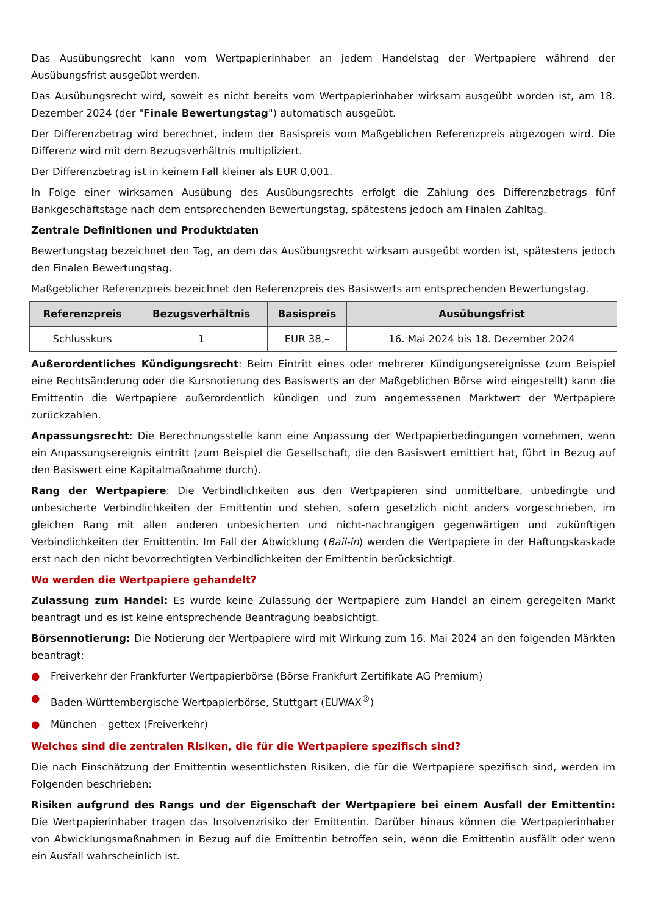Das Ausübungsrecht kann vom Wertpapierinhaber an jedem Handelstag der Wertpapiere während der Ausübungsfrist ausgeübt werden.
Das Ausübungsrecht wird, soweit es nicht bereits vom Wertpapierinhaber wirksam ausgeübt worden ist, am 18. Dezember 2024 (der "Finale Bewertungstag") automatisch ausgeübt.
Der Differenzbetrag wird berechnet, indem der Basispreis vom Maßgeblichen Referenzpreis abgezogen wird. Die Differenz wird mit dem Bezugsverhältnis multipliziert.
Der Differenzbetrag ist in keinem Fall kleiner als EUR 0,001.
In Folge einer wirksamen Ausübung des Ausübungsrechts erfolgt die Zahlung des Differenzbetrags fünf Bankgeschäftstage nach dem entsprechenden Bewertungstag, spätestens jedoch am Finalen Zahltag.
Zentrale Definitionen und Produktdaten
Bewertungstag bezeichnet den Tag, an dem das Ausübungsrecht wirksam ausgeübt worden ist, spätestens jedoch den Finalen Bewertungstag.
Maßgeblicher Referenzpreis bezeichnet den Referenzpreis des Basiswerts am entsprechenden Bewertungstag.
| Referenzpreis | Bezugsverhältnis | Basispreis | Ausübungsfrist |
| --- | --- | --- | --- |
| Schlusskurs | 1 | EUR 38,– | 16. Mai 2024 bis 18. Dezember 2024 |
Außerordentliches Kündigungsrecht: Beim Eintritt eines oder mehrerer Kündigungsereignisse (zum Beispiel eine Rechtsänderung oder die Kursnotierung des Basiswerts an der Maßgeblichen Börse wird eingestellt) kann die Emittentin die Wertpapiere außerordentlich kündigen und zum angemessenen Marktwert der Wertpapiere zurückzahlen.
Anpassungsrecht: Die Berechnungsstelle kann eine Anpassung der Wertpapierbedingungen vornehmen, wenn ein Anpassungsereignis eintritt (zum Beispiel die Gesellschaft, die den Basiswert emittiert hat, führt in Bezug auf den Basiswert eine Kapitalmaßnahme durch).
Rang der Wertpapiere: Die Verbindlichkeiten aus den Wertpapieren sind unmittelbare, unbedingte und unbesicherte Verbindlichkeiten der Emittentin und stehen, sofern gesetzlich nicht anders vorgeschrieben, im gleichen Rang mit allen anderen unbesicherten und nicht-nachrangigen gegenwärtigen und zukünftigen Verbindlichkeiten der Emittentin. Im Fall der Abwicklung (Bail-in) werden die Wertpapiere in der Haftungskaskade erst nach den nicht bevorrechtigten Verbindlichkeiten der Emittentin berücksichtigt.
Wo werden die Wertpapiere gehandelt?
Zulassung zum Handel: Es wurde keine Zulassung der Wertpapiere zum Handel an einem geregelten Markt beantragt und es ist keine entsprechende Beantragung beabsichtigt.
Börsennotierung: Die Notierung der Wertpapiere wird mit Wirkung zum 16. Mai 2024 an den folgenden Märkten beantragt:
● Freiverkehr der Frankfurter Wertpapierbörse (Börse Frankfurt Zertifikate AG Premium)
● Baden-Württembergische Wertpapierbörse, Stuttgart (EUWAX<sup>®</sup>)
● München – gettex (Freiverkehr)
Welches sind die zentralen Risiken, die für die Wertpapiere spezifisch sind?
Die nach Einschätzung der Emittentin wesentlichsten Risiken, die für die Wertpapiere spezifisch sind, werden im Folgenden beschrieben:
Risiken aufgrund des Rangs und der Eigenschaft der Wertpapiere bei einem Ausfall der Emittentin: Die Wertpapierinhaber tragen das Insolvenzrisiko der Emittentin. Darüber hinaus können die Wertpapierinhaber von Abwicklungsmaßnahmen in Bezug auf die Emittentin betroffen sein, wenn die Emittentin ausfällt oder wenn ein Ausfall wahrscheinlich ist.